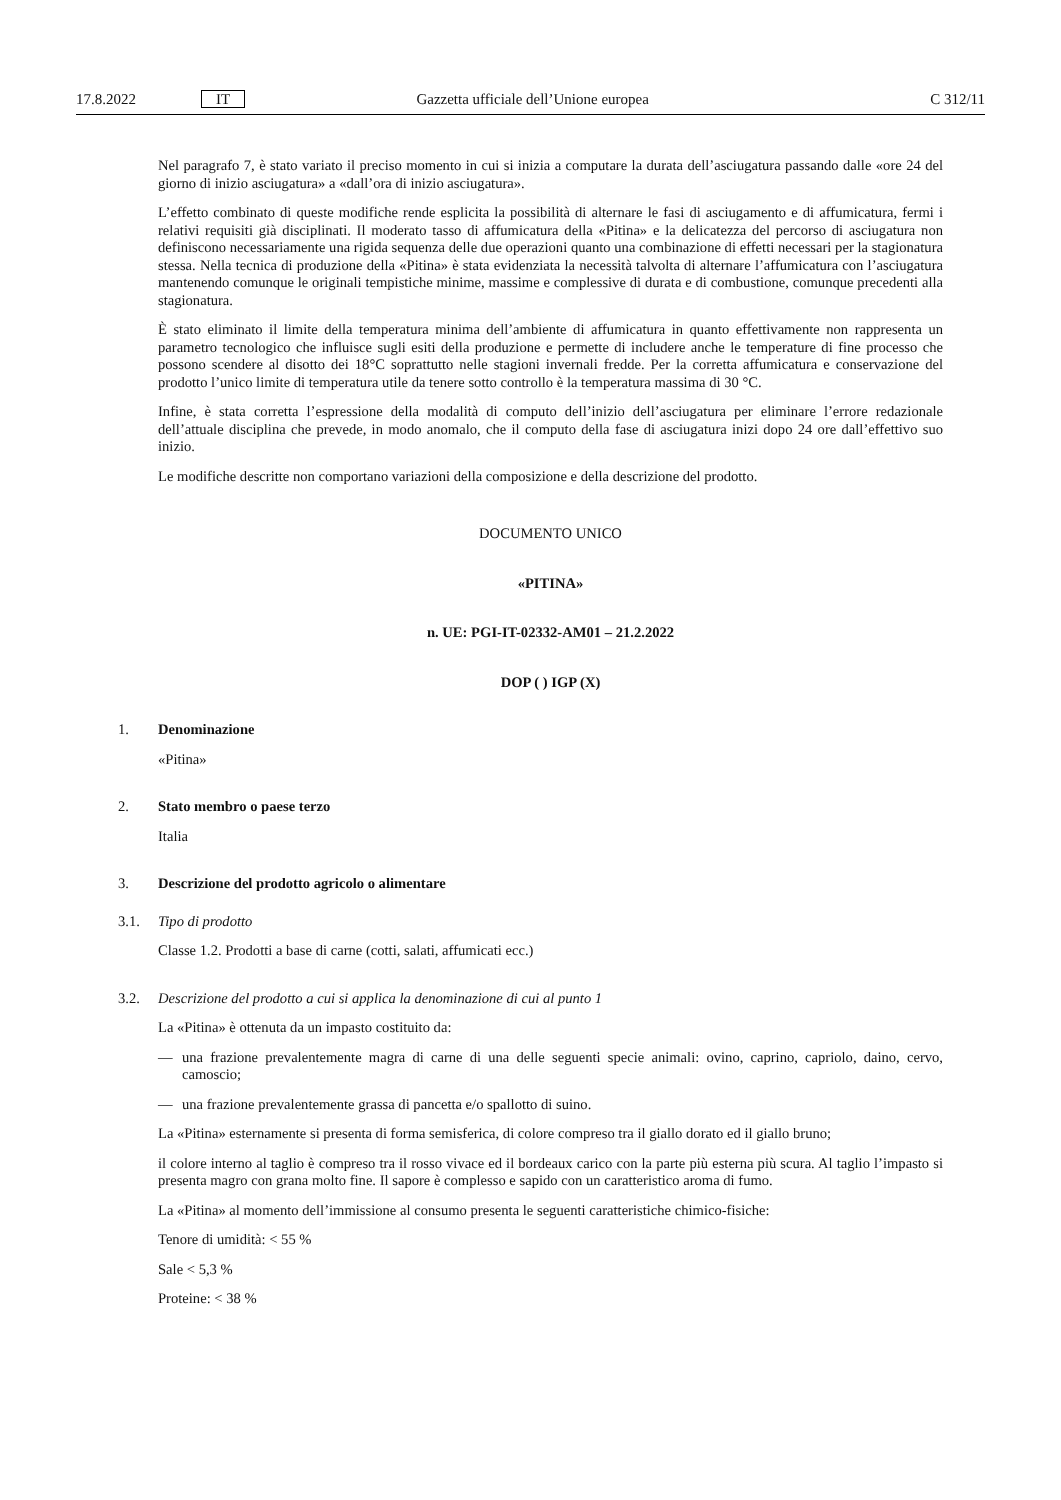17.8.2022 IT Gazzetta ufficiale dell’Unione europea C 312/11
Nel paragrafo 7, è stato variato il preciso momento in cui si inizia a computare la durata dell’asciugatura passando dalle «ore 24 del giorno di inizio asciugatura» a «dall’ora di inizio asciugatura».
L’effetto combinato di queste modifiche rende esplicita la possibilità di alternare le fasi di asciugamento e di affumicatura, fermi i relativi requisiti già disciplinati. Il moderato tasso di affumicatura della «Pitina» e la delicatezza del percorso di asciugatura non definiscono necessariamente una rigida sequenza delle due operazioni quanto una combinazione di effetti necessari per la stagionatura stessa. Nella tecnica di produzione della «Pitina» è stata evidenziata la necessità talvolta di alternare l’affumicatura con l’asciugatura mantenendo comunque le originali tempistiche minime, massime e complessive di durata e di combustione, comunque precedenti alla stagionatura.
È stato eliminato il limite della temperatura minima dell’ambiente di affumicatura in quanto effettivamente non rappresenta un parametro tecnologico che influisce sugli esiti della produzione e permette di includere anche le temperature di fine processo che possono scendere al disotto dei 18°C soprattutto nelle stagioni invernali fredde. Per la corretta affumicatura e conservazione del prodotto l’unico limite di temperatura utile da tenere sotto controllo è la temperatura massima di 30 °C.
Infine, è stata corretta l’espressione della modalità di computo dell’inizio dell’asciugatura per eliminare l’errore redazionale dell’attuale disciplina che prevede, in modo anomalo, che il computo della fase di asciugatura inizi dopo 24 ore dall’effettivo suo inizio.
Le modifiche descritte non comportano variazioni della composizione e della descrizione del prodotto.
DOCUMENTO UNICO
«PITINA»
n. UE: PGI-IT-02332-AM01 – 21.2.2022
DOP ( ) IGP (X)
1. Denominazione
«Pitina»
2. Stato membro o paese terzo
Italia
3. Descrizione del prodotto agricolo o alimentare
3.1. Tipo di prodotto
Classe 1.2. Prodotti a base di carne (cotti, salati, affumicati ecc.)
3.2. Descrizione del prodotto a cui si applica la denominazione di cui al punto 1
La «Pitina» è ottenuta da un impasto costituito da:
— una frazione prevalentemente magra di carne di una delle seguenti specie animali: ovino, caprino, capriolo, daino, cervo, camoscio;
— una frazione prevalentemente grassa di pancetta e/o spallotto di suino.
La «Pitina» esternamente si presenta di forma semisferica, di colore compreso tra il giallo dorato ed il giallo bruno;
il colore interno al taglio è compreso tra il rosso vivace ed il bordeaux carico con la parte più esterna più scura. Al taglio l’impasto si presenta magro con grana molto fine. Il sapore è complesso e sapido con un caratteristico aroma di fumo.
La «Pitina» al momento dell’immissione al consumo presenta le seguenti caratteristiche chimico-fisiche:
Tenore di umidità: < 55 %
Sale < 5,3 %
Proteine: < 38 %